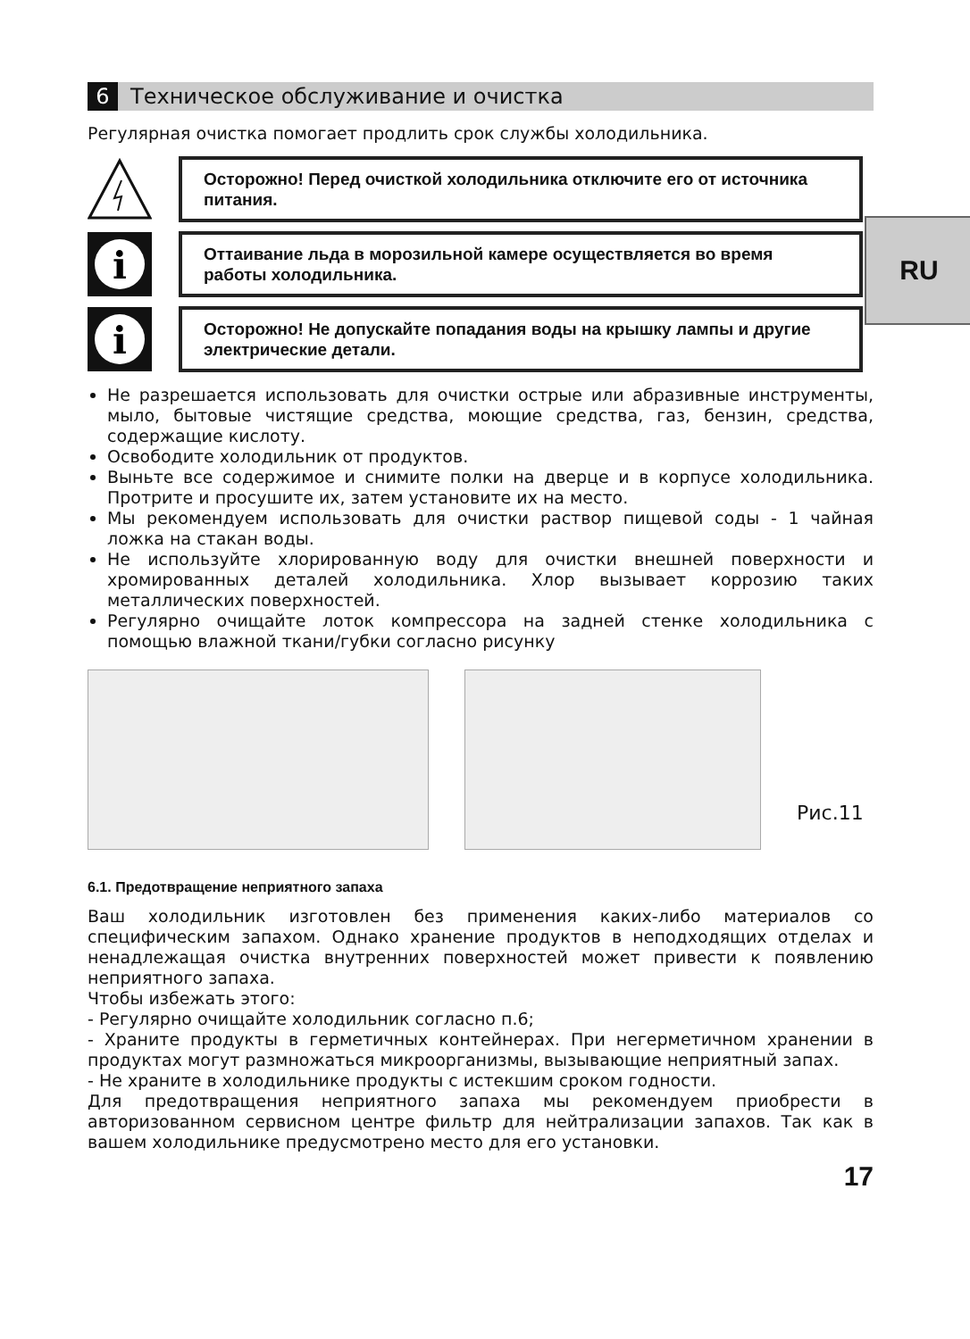RU
6 Техническое обслуживание и очистка
Регулярная очистка помогает продлить срок службы холодильника.
Осторожно! Перед очисткой холодильника отключите его от источника питания.
i
Оттаивание льда в морозильной камере осуществляется во время работы холодильника.
i
Осторожно! Не допускайте попадания воды на крышку лампы и другие электрические детали.
Не разрешается использовать для очистки острые или абразивные инструменты, мыло, бытовые чистящие средства, моющие средства, газ, бензин, средства, содержащие кислоту.
Освободите холодильник от продуктов.
Выньте все содержимое и снимите полки на дверце и в корпусе холодильника. Протрите и просушите их, затем установите их на место.
Мы рекомендуем использовать для очистки раствор пищевой соды - 1 чайная ложка на стакан воды.
Не используйте хлорированную воду для очистки внешней поверхности и хромированных деталей холодильника. Хлор вызывает коррозию таких металлических поверхностей.
Регулярно очищайте лоток компрессора на задней стенке холодильника с помощью влажной ткани/губки согласно рисунку
Рис.11
6.1. Предотвращение неприятного запаха
Ваш холодильник изготовлен без применения каких-либо материалов со специфическим запахом. Однако хранение продуктов в неподходящих отделах и ненадлежащая очистка внутренних поверхностей может привести к появлению неприятного запаха.
Чтобы избежать этого:
- Регулярно очищайте холодильник согласно п.6;
- Храните продукты в герметичных контейнерах. При негерметичном хранении в продуктах могут размножаться микроорганизмы, вызывающие неприятный запах.
- Не храните в холодильнике продукты с истекшим сроком годности.
Для предотвращения неприятного запаха мы рекомендуем приобрести в авторизованном сервисном центре фильтр для нейтрализации запахов. Так как в вашем холодильнике предусмотрено место для его установки.
17